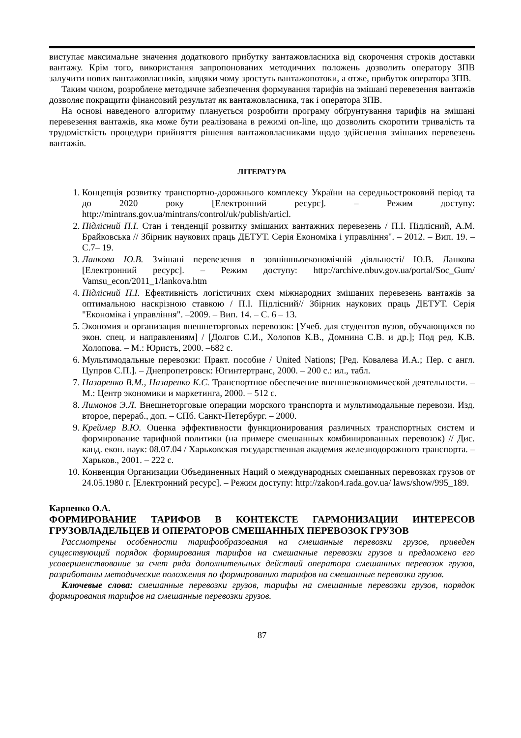виступає максимальне значення додаткового прибутку вантажовласника від скорочення строків доставки вантажу. Крім того, використання запропонованих методичних положень дозволить оператору ЗПВ залучити нових вантажовласників, завдяки чому зростуть вантажопотоки, а отже, прибуток оператора ЗПВ.
Таким чином, розроблене методичне забезпечення формування тарифів на змішані перевезення вантажів дозволяє покращити фінансовий результат як вантажовласника, так і оператора ЗПВ.
На основі наведеного алгоритму планується розробити програму обґрунтування тарифів на змішані перевезення вантажів, яка може бути реалізована в режимі on-line, що дозволить скоротити тривалість та трудомісткість процедури прийняття рішення вантажовласниками щодо здійснення змішаних перевезень вантажів.
ЛІТЕРАТУРА
1. Концепція розвитку транспортно-дорожнього комплексу України на середньостроковий період та до 2020 року [Електронний ресурс]. – Режим доступу: http://mintrans.gov.ua/mintrans/control/uk/publish/articl.
2. Підлісний П.І. Стан і тенденції розвитку змішаних вантажних перевезень / П.І. Підлісний, А.М. Брайковська // Збірник наукових праць ДЕТУТ. Серія Економіка і управління". – 2012. – Вип. 19. – С.7– 19.
3. Ланкова Ю.В. Змішані перевезення в зовнішньоекономічній діяльності/ Ю.В. Ланкова [Електронний ресурс]. – Режим доступу: http://archive.nbuv.gov.ua/portal/Soc_Gum/ Vamsu_econ/2011_1/lankova.htm
4. Підлісний П.І. Ефективність логістичних схем міжнародних змішаних перевезень вантажів за оптимальною наскрізною ставкою / П.І. Підлісний// Збірник наукових праць ДЕТУТ. Серія "Економіка і управління". –2009. – Вип. 14. – С. 6 – 13.
5. Экономия и организация внешнеторговых перевозок: [Учеб. для студентов вузов, обучающихся по экон. спец. и направлениям] / [Долгов С.И., Холопов К.В., Домнина С.В. и др.]; Под ред. К.В. Холопова. – М.: Юристъ, 2000. –682 с.
6. Мультимодальные перевозки: Практ. пособие / United Nations; [Ред. Ковалева И.А.; Пер. с англ. Цупров С.П.]. – Днепропетровск: Югинтертранс, 2000. – 200 с.: ил., табл.
7. Назаренко В.М., Назаренко К.С. Транспортное обеспечение внешнеэкономической деятельности. – М.: Центр экономики и маркетинга, 2000. – 512 с.
8. Лимонов Э.Л. Внешнеторговые операции морского транспорта и мультимодальные перевози. Изд. второе, перераб., доп. – СПб. Санкт-Петербург. – 2000.
9. Креймер В.Ю. Оценка эффективности функционирования различных транспортных систем и формирование тарифной политики (на примере смешанных комбинированных перевозок) // Дис. канд. екон. наук: 08.07.04 / Харьковская государственная академия железнодорожного транспорта. – Харьков., 2001. – 222 с.
10. Конвенция Организации Объединенных Наций о международных смешанных перевозках грузов от 24.05.1980 г. [Електронний ресурс]. – Режим доступу: http://zakon4.rada.gov.ua/ laws/show/995_189.
Карпенко О.А.
ФОРМИРОВАНИЕ ТАРИФОВ В КОНТЕКСТЕ ГАРМОНИЗАЦИИ ИНТЕРЕСОВ ГРУЗОВЛАДЕЛЬЦЕВ И ОПЕРАТОРОВ СМЕШАННЫХ ПЕРЕВОЗОК ГРУЗОВ
Рассмотрены особенности тарифообразования на смешанные перевозки грузов, приведен существующий порядок формирования тарифов на смешанные перевозки грузов и предложено его усовершенствование за счет ряда дополнительных действий оператора смешанных перевозок грузов, разработаны методические положения по формированию тарифов на смешанные перевозки грузов.
Ключевые слова: смешанные перевозки грузов, тарифы на смешанные перевозки грузов, порядок формирования тарифов на смешанные перевозки грузов.
87